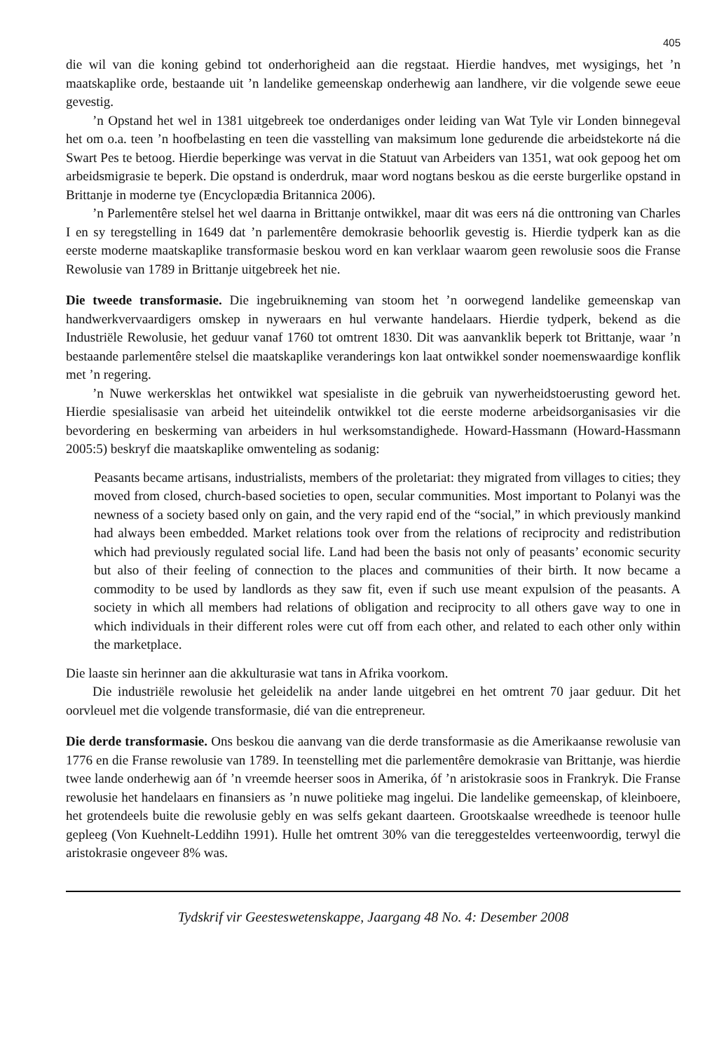405
die wil van die koning gebind tot onderhorigheid aan die regstaat. Hierdie handves, met wysigings, het ’n maatskaplike orde, bestaande uit ’n landelike gemeenskap onderhewig aan landhere, vir die volgende sewe eeue gevestig.
’n Opstand het wel in 1381 uitgebreek toe onderdaniges onder leiding van Wat Tyle vir Londen binnegeval het om o.a. teen ’n hoofbelasting en teen die vasstelling van maksimum lone gedurende die arbeidstekorte ná die Swart Pes te betoog. Hierdie beperkinge was vervat in die Statuut van Arbeiders van 1351, wat ook gepoog het om arbeidsmigrasie te beperk. Die opstand is onderdruk, maar word nogtans beskou as die eerste burgerlike opstand in Brittanje in moderne tye (Encyclopædia Britannica 2006).
’n Parlementêre stelsel het wel daarna in Brittanje ontwikkel, maar dit was eers ná die onttroning van Charles I en sy teregstelling in 1649 dat ’n parlementêre demokrasie behoorlik gevestig is. Hierdie tydperk kan as die eerste moderne maatskaplike transformasie beskou word en kan verklaar waarom geen rewolusie soos die Franse Rewolusie van 1789 in Brittanje uitgebreek het nie.
Die tweede transformasie. Die ingebruikneming van stoom het ’n oorwegend landelike gemeenskap van handwerkvervaardigers omskep in nyweraars en hul verwante handelaars. Hierdie tydperk, bekend as die Industriële Rewolusie, het geduur vanaf 1760 tot omtrent 1830. Dit was aanvanklik beperk tot Brittanje, waar ’n bestaande parlementêre stelsel die maatskaplike veranderings kon laat ontwikkel sonder noemenswaardige konflik met ’n regering.
’n Nuwe werkersklas het ontwikkel wat spesialiste in die gebruik van nywerheidstoerusting geword het. Hierdie spesialisasie van arbeid het uiteindelik ontwikkel tot die eerste moderne arbeidsorganisasies vir die bevordering en beskerming van arbeiders in hul werksomstandighede. Howard-Hassmann (Howard-Hassmann 2005:5) beskryf die maatskaplike omwenteling as sodanig:
Peasants became artisans, industrialists, members of the proletariat: they migrated from villages to cities; they moved from closed, church-based societies to open, secular communities. Most important to Polanyi was the newness of a society based only on gain, and the very rapid end of the “social,” in which previously mankind had always been embedded. Market relations took over from the relations of reciprocity and redistribution which had previously regulated social life. Land had been the basis not only of peasants’ economic security but also of their feeling of connection to the places and communities of their birth. It now became a commodity to be used by landlords as they saw fit, even if such use meant expulsion of the peasants. A society in which all members had relations of obligation and reciprocity to all others gave way to one in which individuals in their different roles were cut off from each other, and related to each other only within the marketplace.
Die laaste sin herinner aan die akkulturasie wat tans in Afrika voorkom.
Die industriële rewolusie het geleidelik na ander lande uitgebrei en het omtrent 70 jaar geduur. Dit het oorvleuel met die volgende transformasie, dié van die entrepreneur.
Die derde transformasie. Ons beskou die aanvang van die derde transformasie as die Amerikaanse rewolusie van 1776 en die Franse rewolusie van 1789. In teenstelling met die parlementêre demokrasie van Brittanje, was hierdie twee lande onderhewig aan óf ’n vreemde heerser soos in Amerika, óf ’n aristokrasie soos in Frankryk. Die Franse rewolusie het handelaars en finansiers as ’n nuwe politieke mag ingelui. Die landelike gemeenskap, of kleinboere, het grotendeels buite die rewolusie gebly en was selfs gekant daarteen. Grootskaalse wreedhede is teenoor hulle gepleeg (Von Kuehnelt-Leddihn 1991). Hulle het omtrent 30% van die tereggesteldes verteenwoordig, terwyl die aristokrasie ongeveer 8% was.
Tydskrif vir Geesteswetenskappe, Jaargang 48 No. 4: Desember 2008